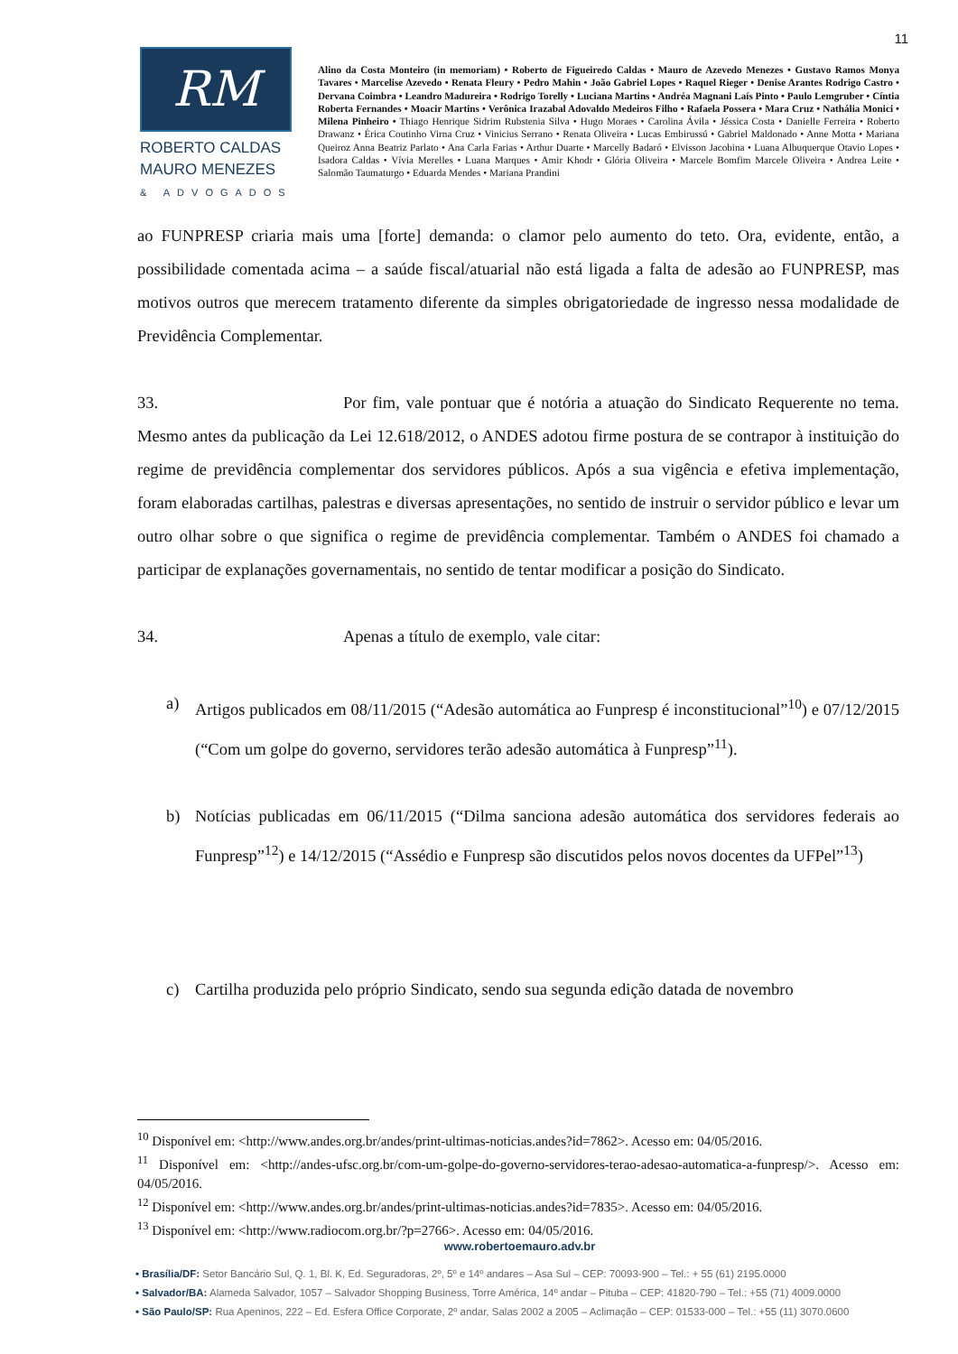11
RM
ROBERTO CALDAS
MAURO MENEZES
& ADVOGADOS
Alino da Costa Monteiro (in memoriam) • Roberto de Figueiredo Caldas • Mauro de Azevedo Menezes • Gustavo Ramos Monya Tavares • Marcelise Azevedo • Renata Fleury • Pedro Mahin • João Gabriel Lopes • Raquel Rieger • Denise Arantes Rodrigo Castro • Dervana Coimbra • Leandro Madureira • Rodrigo Torelly • Luciana Martins • Andréa Magnani Laís Pinto • Paulo Lemgruber • Cíntia Roberta Fernandes • Moacir Martins • Verônica Irazabal Adovaldo Medeiros Filho • Rafaela Possera • Mara Cruz • Nathália Monici • Milena Pinheiro • Thiago Henrique Sidrim Rubstenia Silva • Hugo Moraes • Carolina Ávila • Jéssica Costa • Danielle Ferreira • Roberto Drawanz • Érica Coutinho Virna Cruz • Vinicius Serrano • Renata Oliveira • Lucas Embirussú • Gabriel Maldonado • Anne Motta • Mariana Queiroz Anna Beatriz Parlato • Ana Carla Farias • Arthur Duarte • Marcelly Badaró • Elvisson Jacobina • Luana Albuquerque Otavio Lopes • Isadora Caldas • Vívia Merelles • Luana Marques • Amir Khodr • Glória Oliveira • Marcele Bomfim Marcele Oliveira • Andrea Leite • Salomão Taumaturgo • Eduarda Mendes • Mariana Prandini
ao FUNPRESP criaria mais uma [forte] demanda: o clamor pelo aumento do teto. Ora, evidente, então, a possibilidade comentada acima – a saúde fiscal/atuarial não está ligada a falta de adesão ao FUNPRESP, mas motivos outros que merecem tratamento diferente da simples obrigatoriedade de ingresso nessa modalidade de Previdência Complementar.
33. Por fim, vale pontuar que é notória a atuação do Sindicato Requerente no tema. Mesmo antes da publicação da Lei 12.618/2012, o ANDES adotou firme postura de se contrapor à instituição do regime de previdência complementar dos servidores públicos. Após a sua vigência e efetiva implementação, foram elaboradas cartilhas, palestras e diversas apresentações, no sentido de instruir o servidor público e levar um outro olhar sobre o que significa o regime de previdência complementar. Também o ANDES foi chamado a participar de explanações governamentais, no sentido de tentar modificar a posição do Sindicato.
34. Apenas a título de exemplo, vale citar:
a) Artigos publicados em 08/11/2015 (“Adesão automática ao Funpresp é inconstitucional”<sup>10</sup>) e 07/12/2015 (“Com um golpe do governo, servidores terão adesão automática à Funpresp”<sup>11</sup>).
b) Notícias publicadas em 06/11/2015 (“Dilma sanciona adesão automática dos servidores federais ao Funpresp”<sup>12</sup>) e 14/12/2015 (“Assédio e Funpresp são discutidos pelos novos docentes da UFPel”<sup>13</sup>)
c) Cartilha produzida pelo próprio Sindicato, sendo sua segunda edição datada de novembro
<sup>10</sup> Disponível em: <http://www.andes.org.br/andes/print-ultimas-noticias.andes?id=7862>. Acesso em: 04/05/2016.
<sup>11</sup> Disponível em: <http://andes-ufsc.org.br/com-um-golpe-do-governo-servidores-terao-adesao-automatica-a-funpresp/>. Acesso em: 04/05/2016.
<sup>12</sup> Disponível em: <http://www.andes.org.br/andes/print-ultimas-noticias.andes?id=7835>. Acesso em: 04/05/2016.
<sup>13</sup> Disponível em: <http://www.radiocom.org.br/?p=2766>. Acesso em: 04/05/2016.
www.robertoemauro.adv.br
• Brasília/DF: Setor Bancário Sul, Q. 1, Bl. K, Ed. Seguradoras, 2º, 5º e 14º andares – Asa Sul – CEP: 70093-900 – Tel.: + 55 (61) 2195.0000
• Salvador/BA: Alameda Salvador, 1057 – Salvador Shopping Business, Torre América, 14º andar – Pituba – CEP: 41820-790 – Tel.: +55 (71) 4009.0000
• São Paulo/SP: Rua Apeninos, 222 – Ed. Esfera Office Corporate, 2º andar, Salas 2002 a 2005 – Aclimação – CEP: 01533-000 – Tel.: +55 (11) 3070.0600